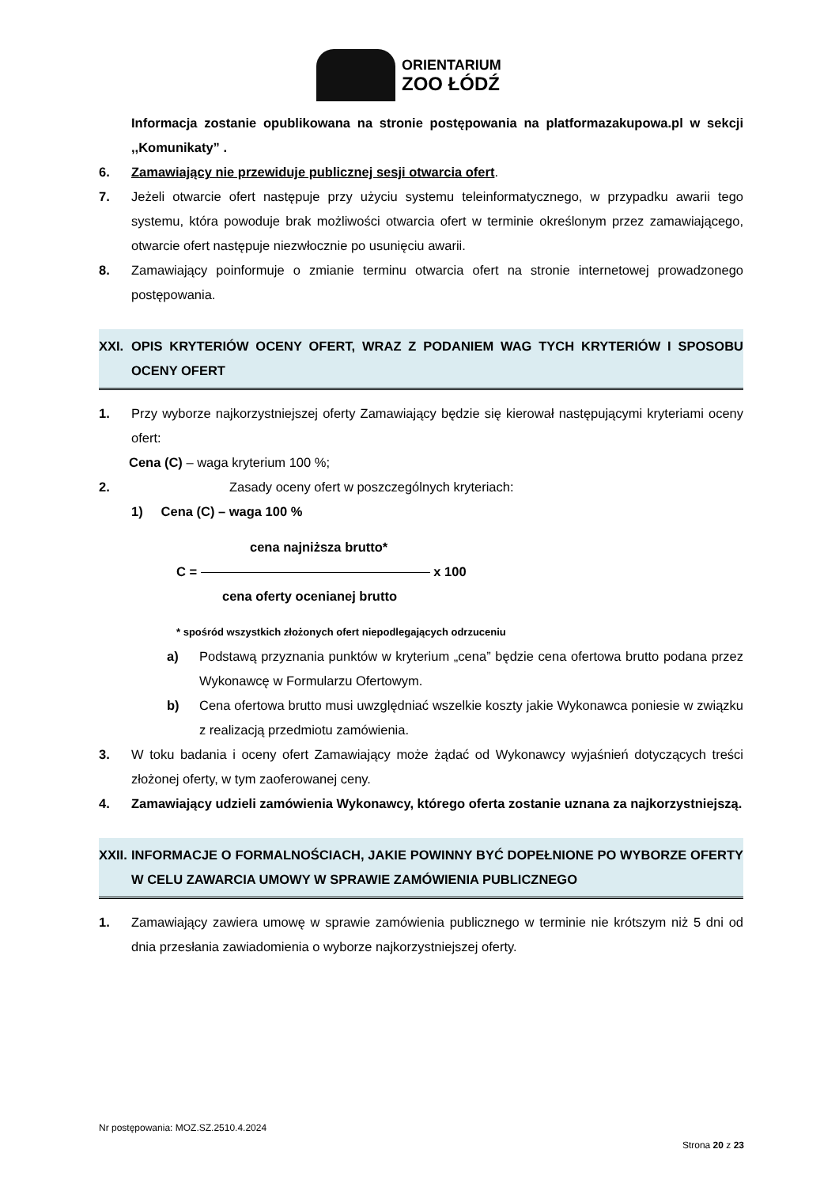ORIENTARIUM
ZOO ŁÓDŹ
Informacja zostanie opublikowana na stronie postępowania na platformazakupowa.pl w sekcji ,,Komunikaty” .
6. Zamawiający nie przewiduje publicznej sesji otwarcia ofert.
7. Jeżeli otwarcie ofert następuje przy użyciu systemu teleinformatycznego, w przypadku awarii tego systemu, która powoduje brak możliwości otwarcia ofert w terminie określonym przez zamawiającego, otwarcie ofert następuje niezwłocznie po usunięciu awarii.
8. Zamawiający poinformuje o zmianie terminu otwarcia ofert na stronie internetowej prowadzonego postępowania.
XXI. OPIS KRYTERIÓW OCENY OFERT, WRAZ Z PODANIEM WAG TYCH KRYTERIÓW I SPOSOBU OCENY OFERT
1. Przy wyborze najkorzystniejszej oferty Zamawiający będzie się kierował następującymi kryteriami oceny ofert:
Cena (C) – waga kryterium 100 %;
2. Zasady oceny ofert w poszczególnych kryteriach:
1) Cena (C) – waga 100 %
cena najniższa brutto*
C = x 100
cena oferty ocenianej brutto
* spośród wszystkich złożonych ofert niepodlegających odrzuceniu
a) Podstawą przyznania punktów w kryterium „cena” będzie cena ofertowa brutto podana przez Wykonawcę w Formularzu Ofertowym.
b) Cena ofertowa brutto musi uwzględniać wszelkie koszty jakie Wykonawca poniesie w związku z realizacją przedmiotu zamówienia.
3. W toku badania i oceny ofert Zamawiający może żądać od Wykonawcy wyjaśnień dotyczących treści złożonej oferty, w tym zaoferowanej ceny.
4. Zamawiający udzieli zamówienia Wykonawcy, którego oferta zostanie uznana za najkorzystniejszą.
XXII.
INFORMACJE O FORMALNOŚCIACH, JAKIE POWINNY BYĆ DOPEŁNIONE PO WYBORZE OFERTY W CELU ZAWARCIA UMOWY W SPRAWIE ZAMÓWIENIA PUBLICZNEGO
1. Zamawiający zawiera umowę w sprawie zamówienia publicznego w terminie nie krótszym niż 5 dni od dnia przesłania zawiadomienia o wyborze najkorzystniejszej oferty.
Nr postępowania: MOZ.SZ.2510.4.2024
Strona 20 z 23